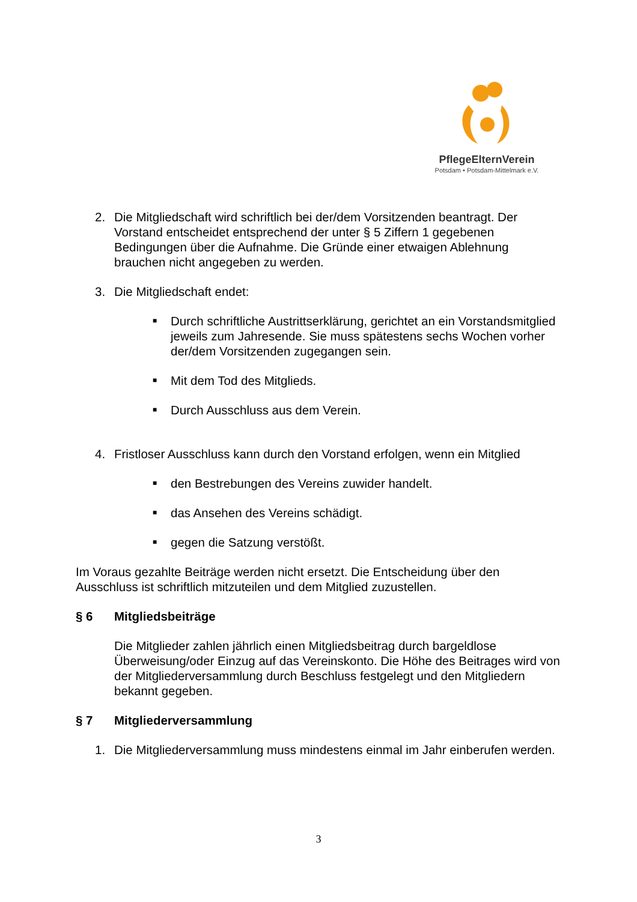PflegeElternVerein
Potsdam • Potsdam-Mittelmark e.V.
2. Die Mitgliedschaft wird schriftlich bei der/dem Vorsitzenden beantragt. Der Vorstand entscheidet entsprechend der unter § 5 Ziffern 1 gegebenen Bedingungen über die Aufnahme. Die Gründe einer etwaigen Ablehnung brauchen nicht angegeben zu werden.
3. Die Mitgliedschaft endet:
■
Durch schriftliche Austrittserklärung, gerichtet an ein Vorstandsmitglied jeweils zum Jahresende. Sie muss spätestens sechs Wochen vorher der/dem Vorsitzenden zugegangen sein.
■
Mit dem Tod des Mitglieds.
■
Durch Ausschluss aus dem Verein.
4. Fristloser Ausschluss kann durch den Vorstand erfolgen, wenn ein Mitglied
■
den Bestrebungen des Vereins zuwider handelt.
■
das Ansehen des Vereins schädigt.
■
gegen die Satzung verstößt.
Im Voraus gezahlte Beiträge werden nicht ersetzt. Die Entscheidung über den Ausschluss ist schriftlich mitzuteilen und dem Mitglied zuzustellen.
§ 6 Mitgliedsbeiträge
Die Mitglieder zahlen jährlich einen Mitgliedsbeitrag durch bargeldlose Überweisung/oder Einzug auf das Vereinskonto. Die Höhe des Beitrages wird von der Mitgliederversammlung durch Beschluss festgelegt und den Mitgliedern bekannt gegeben.
§ 7 Mitgliederversammlung
1. Die Mitgliederversammlung muss mindestens einmal im Jahr einberufen werden.
3